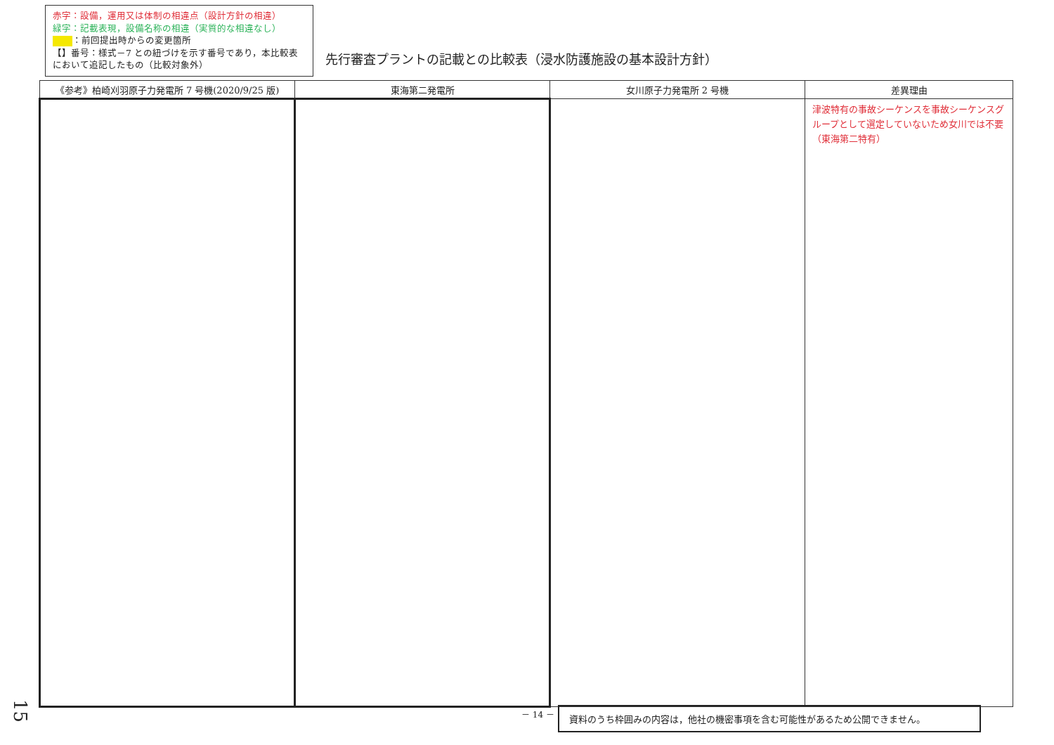赤字：設備，運用又は体制の相違点（設計方針の相違）
緑字：記載表現，設備名称の相違（実質的な相違なし）
：前回提出時からの変更箇所
【】番号：様式－7 との紐づけを示す番号であり，本比較表において追記したもの（比較対象外）
先行審査プラントの記載との比較表（浸水防護施設の基本設計方針）
| 《参考》柏崎刈羽原子力発電所 7 号機(2020/9/25 版) | 東海第二発電所 | 女川原子力発電所 2 号機 | 差異理由 |
| --- | --- | --- | --- |
| | | | 津波特有の事故シーケンスを事故シーケンスグループとして選定していないため女川では不要（東海第二特有） |
15
－ 14 － 資料のうち枠囲みの内容は，他社の機密事項を含む可能性があるため公開できません。